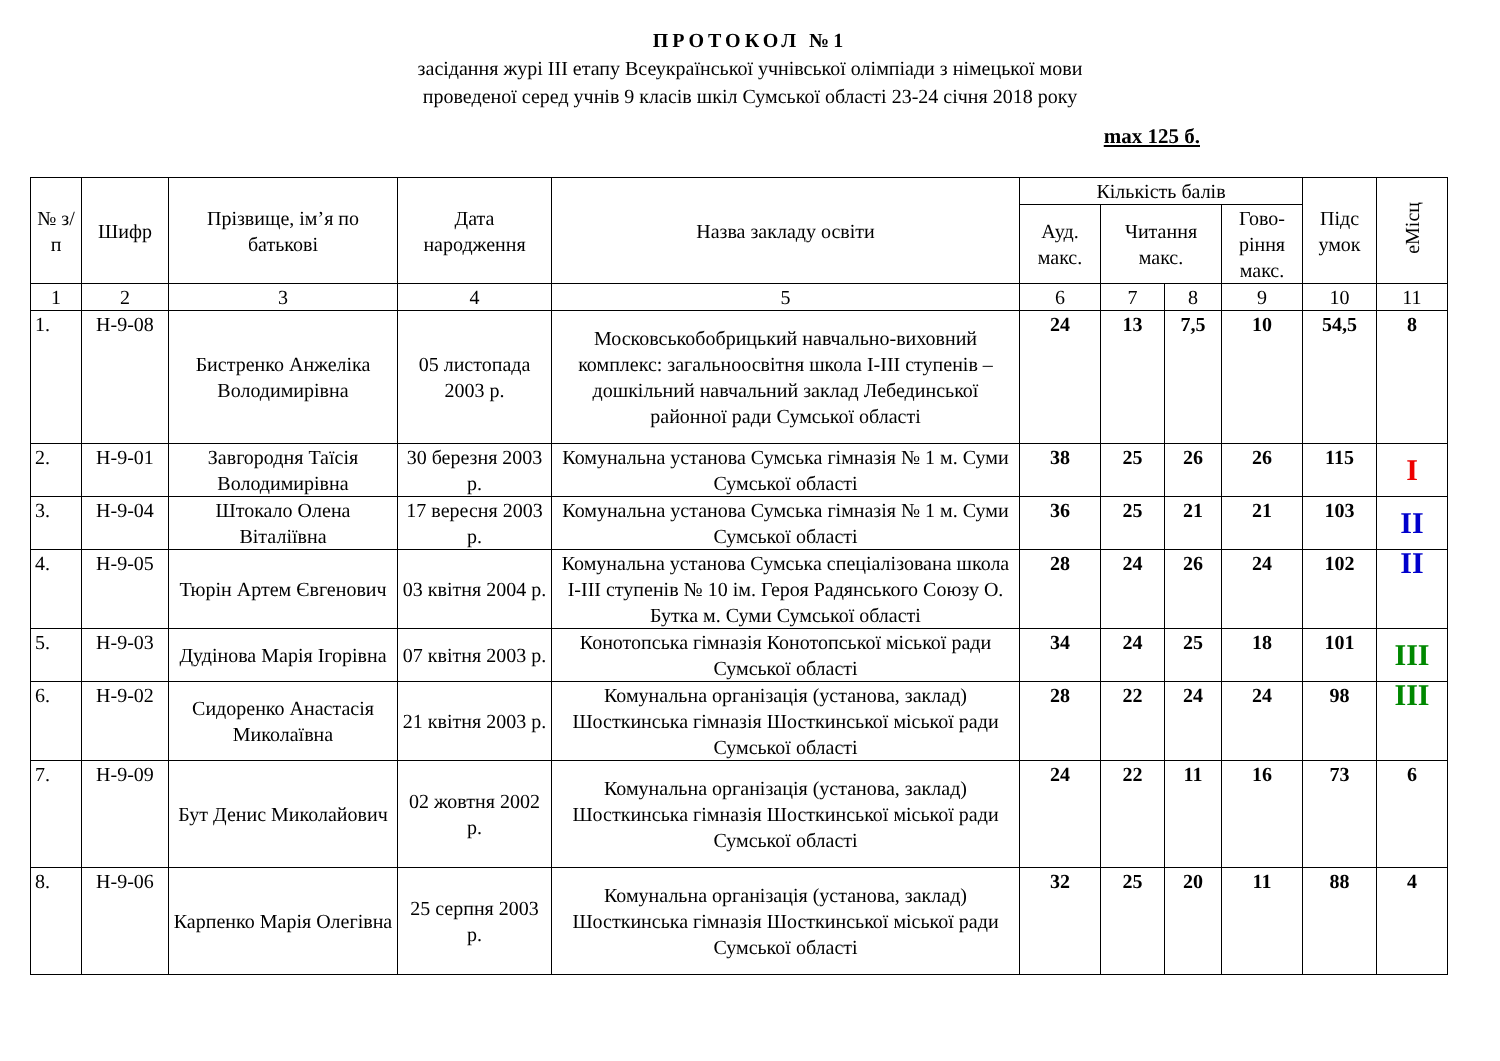ПРОТОКОЛ №1
засідання журі ІІІ етапу Всеукраїнської учнівської олімпіади з німецької мови
проведеної серед учнів 9 класів шкіл Сумської області 23-24 січня 2018 року
max 125 б.
| № з/п | Шифр | Прізвище, ім’я по батькові | Дата народження | Назва закладу освіти | Кількість балів | | | | Підс умок | еМісц |
| --- | --- | --- | --- | --- | --- | --- | --- | --- | --- | --- |
| | | | | | Ауд. макс. | Читання макс. | | Гово-ріння макс. | | |
| 1 | 2 | 3 | 4 | 5 | 6 | 7 | 8 | 9 | 10 | 11 |
| 1. | Н-9-08 | Бистренко Анжеліка Володимирівна | 05 листопада 2003 р. | Московськобобрицький навчально-виховний комплекс: загальноосвітня школа І-ІІІ ступенів – дошкільний навчальний заклад Лебединської районної ради Сумської області | 24 | 13 | 7,5 | 10 | 54,5 | 8 |
| 2. | Н-9-01 | Завгородня Таїсія Володимирівна | 30 березня 2003 р. | Комунальна установа Сумська гімназія № 1 м. Суми Сумської області | 38 | 25 | 26 | 26 | 115 | І |
| 3. | Н-9-04 | Штокало Олена Віталіївна | 17 вересня 2003 р. | Комунальна установа Сумська гімназія № 1 м. Суми Сумської області | 36 | 25 | 21 | 21 | 103 | ІІ |
| 4. | Н-9-05 | Тюрін Артем Євгенович | 03 квітня 2004 р. | Комунальна установа Сумська спеціалізована школа І-ІІІ ступенів № 10 ім. Героя Радянського Союзу О. Бутка м. Суми Сумської області | 28 | 24 | 26 | 24 | 102 | ІІ |
| 5. | Н-9-03 | Дудінова Марія Ігорівна | 07 квітня 2003 р. | Конотопська гімназія Конотопської міської ради Сумської області | 34 | 24 | 25 | 18 | 101 | ІІІ |
| 6. | Н-9-02 | Сидоренко Анастасія Миколаївна | 21 квітня 2003 р. | Комунальна організація (установа, заклад) Шосткинська гімназія Шосткинської міської ради Сумської області | 28 | 22 | 24 | 24 | 98 | ІІІ |
| 7. | Н-9-09 | Бут Денис Миколайович | 02 жовтня 2002 р. | Комунальна організація (установа, заклад) Шосткинська гімназія Шосткинської міської ради Сумської області | 24 | 22 | 11 | 16 | 73 | 6 |
| 8. | Н-9-06 | Карпенко Марія Олегівна | 25 серпня 2003 р. | Комунальна організація (установа, заклад) Шосткинська гімназія Шосткинської міської ради Сумської області | 32 | 25 | 20 | 11 | 88 | 4 |